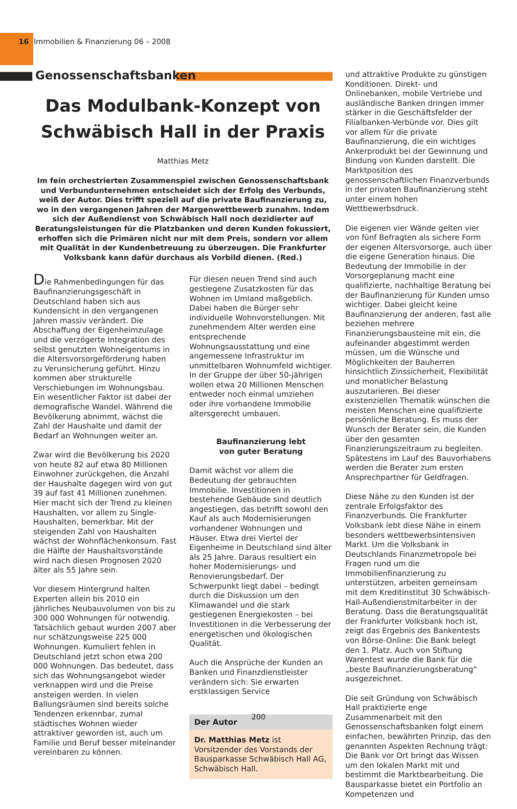16 Immobilien & Finanzierung 06 – 2008
Genossenschaftsbanken
Das Modulbank-Konzept von Schwäbisch Hall in der Praxis
Matthias Metz
Im fein orchestrierten Zusammenspiel zwischen Genossenschaftsbank und Verbundunternehmen entscheidet sich der Erfolg des Verbunds, weiß der Autor. Dies trifft speziell auf die private Baufinanzierung zu, wo in den vergangenen Jahren der Margenwettbewerb zunahm. Indem sich der Außendienst von Schwäbisch Hall noch dezidierter auf Beratungsleistungen für die Platzbanken und deren Kunden fokussiert, erhoffen sich die Primären nicht nur mit dem Preis, sondern vor allem mit Qualität in der Kundenbetreuung zu überzeugen. Die Frankfurter Volksbank kann dafür durchaus als Vorbild dienen. (Red.)
Die Rahmenbedingungen für das Baufinanzierungsgeschäft in Deutschland haben sich aus Kundensicht in den vergangenen Jahren massiv verändert. Die Abschaffung der Eigenheimzulage und die verzögerte Integration des selbst genutzten Wohneigentums in die Altersvorsorgeförderung haben zu Verunsicherung geführt. Hinzu kommen aber strukturelle Verschiebungen im Wohnungsbau. Ein wesentlicher Faktor ist dabei der demografische Wandel. Während die Bevölkerung abnimmt, wächst die Zahl der Haushalte und damit der Bedarf an Wohnungen weiter an.
Zwar wird die Bevölkerung bis 2020 von heute 82 auf etwa 80 Millionen Einwohner zurückgehen, die Anzahl der Haushalte dagegen wird von gut 39 auf fast 41 Millionen zunehmen. Hier macht sich der Trend zu kleinen Haushalten, vor allem zu Single-Haushalten, bemerkbar. Mit der steigenden Zahl von Haushalten wächst der Wohnflächenkonsum. Fast die Hälfte der Haushaltsvorstände wird nach diesen Prognosen 2020 älter als 55 Jahre sein.
Vor diesem Hintergrund halten Experten allein bis 2010 ein jährliches Neubauvolumen von bis zu 300 000 Wohnungen für notwendig. Tatsächlich gebaut wurden 2007 aber nur schätzungsweise 225 000 Wohnungen. Kumuliert fehlen in Deutschland jetzt schon etwa 200 000 Wohnungen. Das bedeutet, dass sich das Wohnungsangebot wieder verknappen wird und die Preise ansteigen werden. In vielen Ballungsräumen sind bereits solche Tendenzen erkennbar, zumal städtisches Wohnen wieder attraktiver geworden ist, auch um Familie und Beruf besser miteinander vereinbaren zu können.
Für diesen neuen Trend sind auch gestiegene Zusatzkosten für das Wohnen im Umland maßgeblich. Dabei haben die Bürger sehr individuelle Wohnvorstellungen. Mit zunehmendem Alter werden eine entsprechende Wohnungsausstattung und eine angemessene Infrastruktur im unmittelbaren Wohnumfeld wichtiger. In der Gruppe der über 50-jährigen wollen etwa 20 Millionen Menschen entweder noch einmal umziehen oder ihre vorhandene Immobilie altersgerecht umbauen.
Baufinanzierung lebt
von guter Beratung
Damit wächst vor allem die Bedeutung der gebrauchten Immobilie. Investitionen in bestehende Gebäude sind deutlich angestiegen, das betrifft sowohl den Kauf als auch Modernisierungen vorhandener Wohnungen und Häuser. Etwa drei Viertel der Eigenheime in Deutschland sind älter als 25 Jahre. Daraus resultiert ein hoher Modernisierungs- und Renovierungsbedarf. Der Schwerpunkt liegt dabei – bedingt durch die Diskussion um den Klimawandel und die stark gestiegenen Energiekosten – bei Investitionen in die Verbesserung der energetischen und ökologischen Qualität.
Auch die Ansprüche der Kunden an Banken und Finanzdienstleister verändern sich: Sie erwarten erstklassigen Service
Der Autor
Dr. Matthias Metz ist Vorsitzender des Vorstands der Bausparkasse Schwäbisch Hall AG, Schwäbisch Hall.
und attraktive Produkte zu günstigen Konditionen. Direkt- und Onlinebanken, mobile Vertriebe und ausländische Banken dringen immer stärker in die Geschäftsfelder der Filialbanken-Verbünde vor. Dies gilt vor allem für die private Baufinanzierung, die ein wichtiges Ankerprodukt bei der Gewinnung und Bindung von Kunden darstellt. Die Marktposition des genossenschaftlichen Finanzverbunds in der privaten Baufinanzierung steht unter einem hohen Wettbewerbsdruck.
Die eigenen vier Wände gelten vier von fünf Befragten als sichere Form der eigenen Altersvorsorge, auch über die eigene Generation hinaus. Die Bedeutung der Immobilie in der Vorsorgeplanung macht eine qualifizierte, nachhaltige Beratung bei der Baufinanzierung für Kunden umso wichtiger. Dabei gleicht keine Baufinanzierung der anderen, fast alle beziehen mehrere Finanzierungsbausteine mit ein, die aufeinander abgestimmt werden müssen, um die Wünsche und Möglichkeiten der Bauherren hinsichtlich Zinssicherheit, Flexibilität und monatlicher Belastung auszutarieren. Bei dieser existenziellen Thematik wünschen die meisten Menschen eine qualifizierte persönliche Beratung. Es muss der Wunsch der Berater sein, die Kunden über den gesamten Finanzierungszeitraum zu begleiten. Spätestens im Lauf des Bauvorhabens werden die Berater zum ersten Ansprechpartner für Geldfragen.
Diese Nähe zu den Kunden ist der zentrale Erfolgsfaktor des Finanzverbunds. Die Frankfurter Volksbank lebt diese Nähe in einem besonders wettbewerbsintensiven Markt. Um die Volksbank in Deutschlands Finanzmetropole bei Fragen rund um die Immobilienfinanzierung zu unterstützen, arbeiten gemeinsam mit dem Kreditinstitut 30 Schwäbisch-Hall-Außendienstmitarbeiter in der Beratung. Dass die Beratungsqualität der Frankfurter Volksbank hoch ist, zeigt das Ergebnis des Bankentests von Börse-Online: Die Bank belegt den 1. Platz. Auch von Stiftung Warentest wurde die Bank für die „beste Baufinanzierungsberatung“ ausgezeichnet.
Die seit Gründung von Schwäbisch Hall praktizierte enge Zusammenarbeit mit den Genossenschaftsbanken folgt einem einfachen, bewährten Prinzip, das den genannten Aspekten Rechnung trägt: Die Bank vor Ort bringt das Wissen um den lokalen Markt mit und bestimmt die Marktbearbeitung. Die Bausparkasse bietet ein Portfolio an Kompetenzen und
200